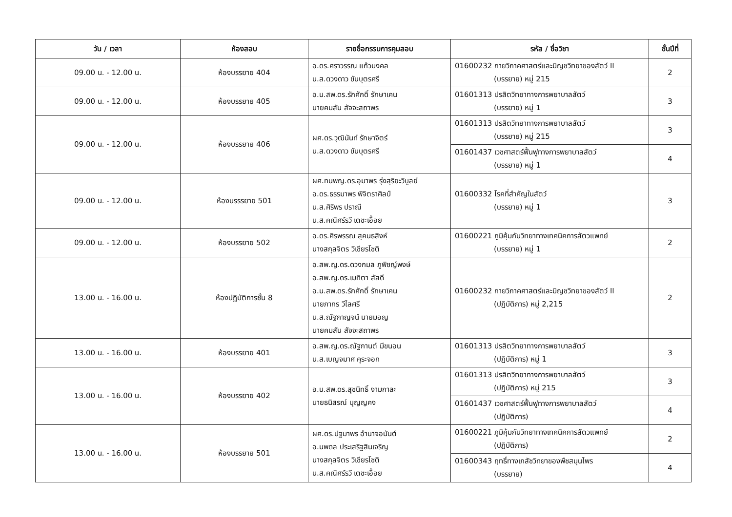| วัน / เวลา | ห้องสอบ | รายชื่อกรรมการคุมสอบ | รหัส / ชื่อวิชา | ชั้นปีที่ |
| --- | --- | --- | --- | --- |
| 09.00 น. - 12.00 น. | ห้องบรรยาย 404 | อ.ดร.ศราวรรณ แก้วมงคล น.ส.ดวงดาว ขันบุตรศรี | 01600232 กายวิภาคศาสตร์และมิญชวิทยาของสัตว์ II (บรรยาย) หมู่ 215 | 2 |
| 09.00 น. - 12.00 น. | ห้องบรรยาย 405 | อ.น.สพ.ดร.รักศักดิ์ รักษาเคน นายคมสัน สัจจะสถาพร | 01601313 ปรสิตวิทยาทางการพยาบาลสัตว์ (บรรยาย) หมู่ 1 | 3 |
| 09.00 น. - 12.00 น. | ห้องบรรยาย 406 | ผศ.ดร.วุฒินันท์ รักษาจิตร์ น.ส.ดวงดาว ขันบุตรศรี | 01601313 ปรสิตวิทยาทางการพยาบาลสัตว์ (บรรยาย) หมู่ 215 | 3 |
| | | | 01601437 เวชศาสตร์ฟื้นฟูทางการพยาบาลสัตว์ (บรรยาย) หมู่ 1 | 4 |
| 09.00 น. - 12.00 น. | ห้องบรรรยาย 501 | ผศ.ทนพญ.ดร.อุมาพร รุ่งสุริยะวิบูลย์ อ.ดร.ธรรมาพร พิจิตราศิลป์ น.ส.ศิริพร ปราณี น.ส.คณิศร์รวี เตชะเอื้อย | 01600332 โรคที่สำคัญในสัตว์ (บรรยาย) หมู่ 1 | 3 |
| 09.00 น. - 12.00 น. | ห้องบรรยาย 502 | อ.ดร.ศิรพรรณ สุคนธสิงห์ นางสกุลจิตร วิเชียรโชติ | 01600221 ภูมิคุ้มกันวิทยาทางเทคนิคการสัตวแพทย์ (บรรยาย) หมู่ 1 | 2 |
| 13.00 น. - 16.00 น. | ห้องปฏิบัติการชั้น 8 | อ.สพ.ญ.ดร.ดวงกมล ภูพิชญ์พงษ์ อ.สพ.ญ.ดร.เมทิตา สัสดี อ.น.สพ.ดร.รักศักดิ์ รักษาเคน นายภากร วีไลศรี น.ส.ณัฐกาญจน์ นายมอญ นายคมสัน สัจจะสถาพร | 01600232 กายวิภาคศาสตร์และมิญชวิทยาของสัตว์ II (ปฏิบัติการ) หมู่ 2,215 | 2 |
| 13.00 น. - 16.00 น. | ห้องบรรยาย 401 | อ.สพ.ญ.ดร.ณัฐกานต์ มีขนอน น.ส.เบญจมาศ คุระจอก | 01601313 ปรสิตวิทยาทางการพยาบาลสัตว์ (ปฏิบัติการ) หมู่ 1 | 3 |
| 13.00 น. - 16.00 น. | ห้องบรรยาย 402 | อ.น.สพ.ดร.สุชนิทธิ์ งามกาละ นายธนิสรณ์ บุญญคง | 01601313 ปรสิตวิทยาทางการพยาบาลสัตว์ (ปฏิบัติการ) หมู่ 215 | 3 |
| | | | 01601437 เวชศาสตร์ฟื้นฟูทางการพยาบาลสัตว์ (ปฏิบัติการ) | 4 |
| 13.00 น. - 16.00 น. | ห้องบรรยาย 501 | ผศ.ดร.ปฐมาพร อำนาจอนันต์ อ.นพดล ประเสริฐสินเจริญ นางสกุลจิตร วิเชียรโชติ น.ส.คณิศร์รวี เตชะเอื้อย | 01600221 ภูมิคุ้มกันวิทยาทางเทคนิคการสัตวแพทย์ (ปฏิบัติการ) | 2 |
| | | | 01600343 ฤทธิ์ทางเภสัชวิทยาของพืชสมุนไพร (บรรยาย) | 4 |